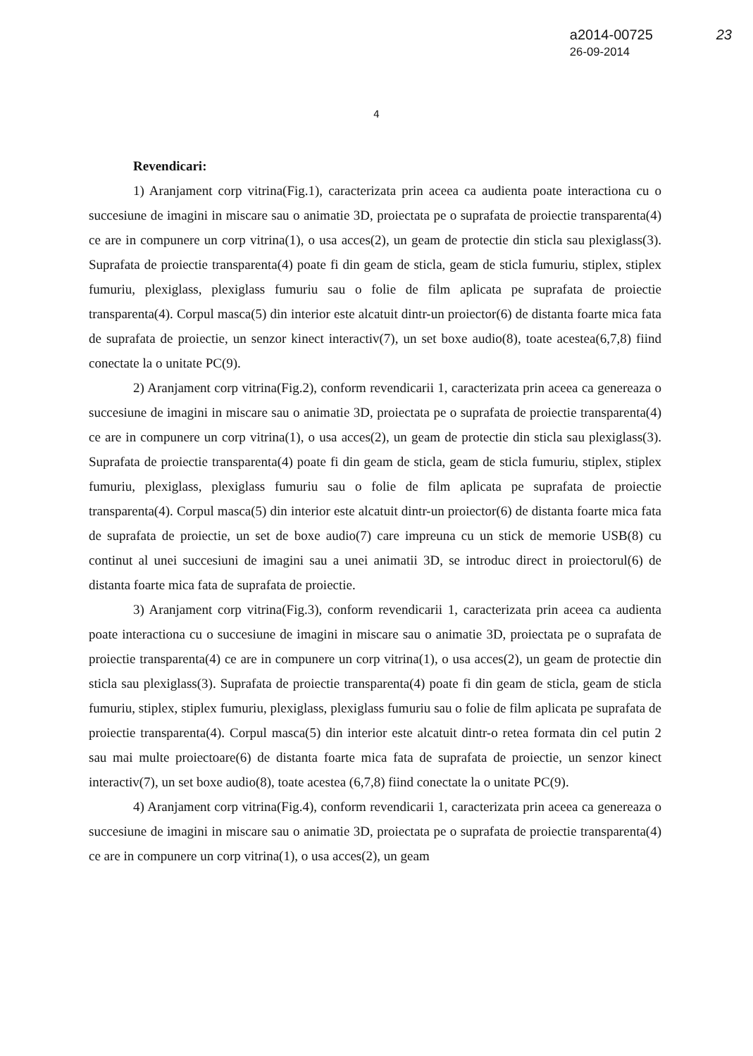a2014-00725
26-09-2014
23
4
Revendicari:
1) Aranjament corp vitrina(Fig.1), caracterizata prin aceea ca audienta poate interactiona cu o succesiune de imagini in miscare sau o animatie 3D, proiectata pe o suprafata de proiectie transparenta(4) ce are in compunere un corp vitrina(1), o usa acces(2), un geam de protectie din sticla sau plexiglass(3). Suprafata de proiectie transparenta(4) poate fi din geam de sticla, geam de sticla fumuriu, stiplex, stiplex fumuriu, plexiglass, plexiglass fumuriu sau o folie de film aplicata pe suprafata de proiectie transparenta(4). Corpul masca(5) din interior este alcatuit dintr-un proiector(6) de distanta foarte mica fata de suprafata de proiectie, un senzor kinect interactiv(7), un set boxe audio(8), toate acestea(6,7,8) fiind conectate la o unitate PC(9).
2) Aranjament corp vitrina(Fig.2), conform revendicarii 1, caracterizata prin aceea ca genereaza o succesiune de imagini in miscare sau o animatie 3D, proiectata pe o suprafata de proiectie transparenta(4) ce are in compunere un corp vitrina(1), o usa acces(2), un geam de protectie din sticla sau plexiglass(3). Suprafata de proiectie transparenta(4) poate fi din geam de sticla, geam de sticla fumuriu, stiplex, stiplex fumuriu, plexiglass, plexiglass fumuriu sau o folie de film aplicata pe suprafata de proiectie transparenta(4). Corpul masca(5) din interior este alcatuit dintr-un proiector(6) de distanta foarte mica fata de suprafata de proiectie, un set de boxe audio(7) care impreuna cu un stick de memorie USB(8) cu continut al unei succesiuni de imagini sau a unei animatii 3D, se introduc direct in proiectorul(6) de distanta foarte mica fata de suprafata de proiectie.
3) Aranjament corp vitrina(Fig.3), conform revendicarii 1, caracterizata prin aceea ca audienta poate interactiona cu o succesiune de imagini in miscare sau o animatie 3D, proiectata pe o suprafata de proiectie transparenta(4) ce are in compunere un corp vitrina(1), o usa acces(2), un geam de protectie din sticla sau plexiglass(3). Suprafata de proiectie transparenta(4) poate fi din geam de sticla, geam de sticla fumuriu, stiplex, stiplex fumuriu, plexiglass, plexiglass fumuriu sau o folie de film aplicata pe suprafata de proiectie transparenta(4). Corpul masca(5) din interior este alcatuit dintr-o retea formata din cel putin 2 sau mai multe proiectoare(6) de distanta foarte mica fata de suprafata de proiectie, un senzor kinect interactiv(7), un set boxe audio(8), toate acestea (6,7,8) fiind conectate la o unitate PC(9).
4) Aranjament corp vitrina(Fig.4), conform revendicarii 1, caracterizata prin aceea ca genereaza o succesiune de imagini in miscare sau o animatie 3D, proiectata pe o suprafata de proiectie transparenta(4) ce are in compunere un corp vitrina(1), o usa acces(2), un geam